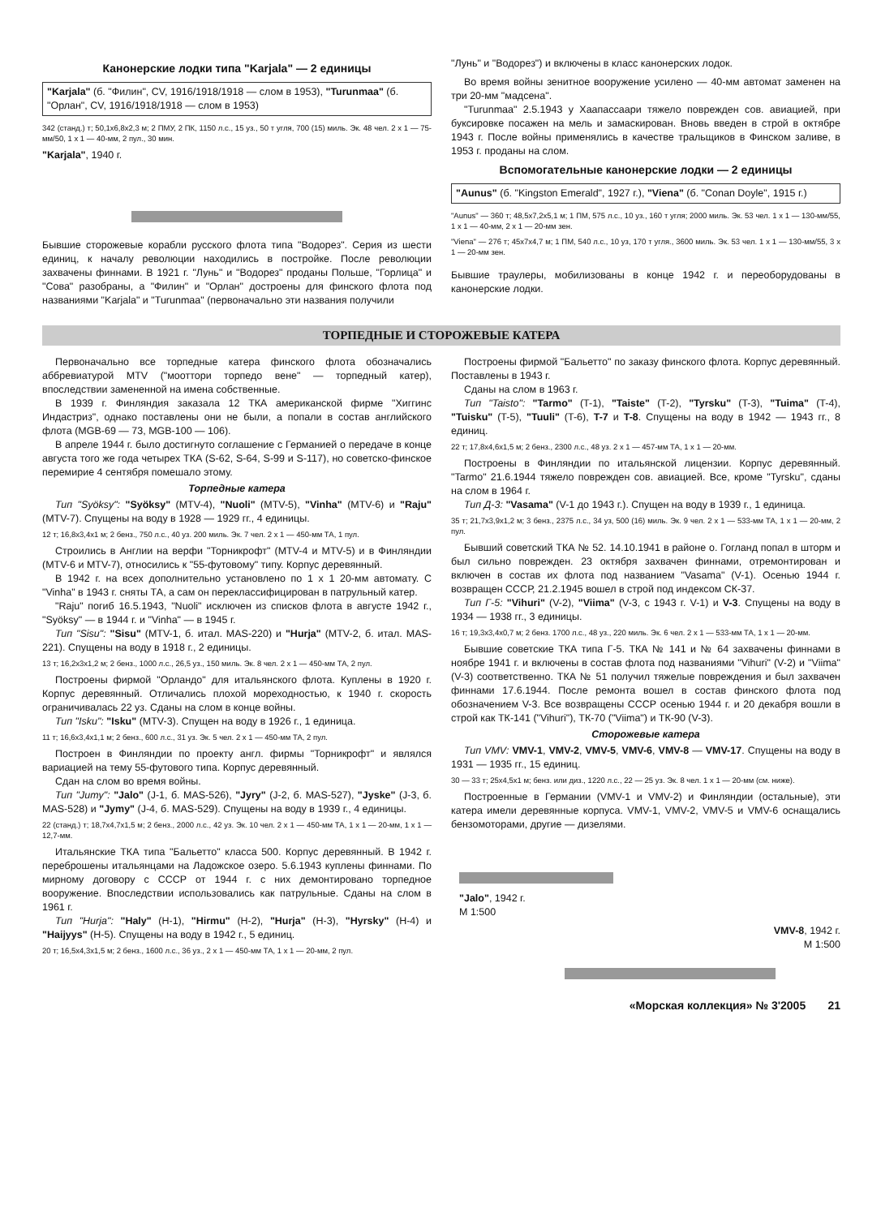Канонерские лодки типа "Karjala" — 2 единицы
"Karjala" (б. "Филин", CV, 1916/1918/1918 — слом в 1953), "Turunmaa" (б. "Орлан", CV, 1916/1918/1918 — слом в 1953)
342 (станд.) т; 50,1x6,8x2,3 м; 2 ПМУ, 2 ПК, 1150 л.с., 15 уз., 50 т угля, 700 (15) миль. Эк. 48 чел. 2 x 1 — 75-мм/50, 1 x 1 — 40-мм, 2 пул., 30 мин.
"Karjala", 1940 г.
Бывшие сторожевые корабли русского флота типа "Водорез". Серия из шести единиц, к началу революции находились в постройке. После революции захвачены финнами. В 1921 г. "Лунь" и "Водорез" проданы Польше, "Горлица" и "Сова" разобраны, а "Филин" и "Орлан" достроены для финского флота под названиями "Karjala" и "Turunmaa" (первоначально эти названия получили
"Лунь" и "Водорез") и включены в класс канонерских лодок.
Во время войны зенитное вооружение усилено — 40-мм автомат заменен на три 20-мм "мадсена".
"Turunmaa" 2.5.1943 у Хаапассаари тяжело поврежден сов. авиацией, при буксировке посажен на мель и замаскирован. Вновь введен в строй в октябре 1943 г. После войны применялись в качестве тральщиков в Финском заливе, в 1953 г. проданы на слом.
Вспомогательные канонерские лодки — 2 единицы
"Aunus" (б. "Kingston Emerald", 1927 г.), "Viena" (б. "Conan Doyle", 1915 г.)
"Aunus" — 360 т; 48,5x7,2x5,1 м; 1 ПМ, 575 л.с., 10 уз., 160 т угля; 2000 миль. Эк. 53 чел. 1 x 1 — 130-мм/55, 1 x 1 — 40-мм, 2 x 1 — 20-мм зен.
"Viena" — 276 т; 45x7x4,7 м; 1 ПМ, 540 л.с., 10 уз, 170 т угля., 3600 миль. Эк. 53 чел. 1 x 1 — 130-мм/55, 3 x 1 — 20-мм зен.
Бывшие траулеры, мобилизованы в конце 1942 г. и переоборудованы в канонерские лодки.
ТОРПЕДНЫЕ И СТОРОЖЕВЫЕ КАТЕРА
Первоначально все торпедные катера финского флота обозначались аббревиатурой MTV ("мооттори торпедо вене" — торпедный катер), впоследствии замененной на имена собственные.
В 1939 г. Финляндия заказала 12 ТКА американской фирме "Хиггинс Индастриз", однако поставлены они не были, а попали в состав английского флота (MGB-69 — 73, MGB-100 — 106).
В апреле 1944 г. было достигнуто соглашение с Германией о передаче в конце августа того же года четырех ТКА (S-62, S-64, S-99 и S-117), но советско-финское перемирие 4 сентября помешало этому.
Торпедные катера
Тип "Syöksy": "Syöksy" (MTV-4), "Nuoli" (MTV-5), "Vinha" (MTV-6) и "Raju" (MTV-7). Спущены на воду в 1928 — 1929 гг., 4 единицы.
12 т; 16,8x3,4x1 м; 2 бенз., 750 л.с., 40 уз. 200 миль. Эк. 7 чел. 2 x 1 — 450-мм ТА, 1 пул.
Строились в Англии на верфи "Торникрофт" (MTV-4 и MTV-5) и в Финляндии (MTV-6 и MTV-7), относились к "55-футовому" типу. Корпус деревянный.
В 1942 г. на всех дополнительно установлено по 1 x 1 20-мм автомату. С "Vinha" в 1943 г. сняты ТА, а сам он переклассифицирован в патрульный катер.
"Raju" погиб 16.5.1943, "Nuoli" исключен из списков флота в августе 1942 г., "Syöksy" — в 1944 г. и "Vinha" — в 1945 г.
Тип "Sisu": "Sisu" (MTV-1, б. итал. MAS-220) и "Hurja" (MTV-2, б. итал. MAS-221). Спущены на воду в 1918 г., 2 единицы.
13 т; 16,2x3x1,2 м; 2 бенз., 1000 л.с., 26,5 уз., 150 миль. Эк. 8 чел. 2 x 1 — 450-мм ТА, 2 пул.
Построены фирмой "Орландо" для итальянского флота. Куплены в 1920 г. Корпус деревянный. Отличались плохой мореходностью, к 1940 г. скорость ограничивалась 22 уз. Сданы на слом в конце войны.
Тип "Isku": "Isku" (MTV-3). Спущен на воду в 1926 г., 1 единица.
11 т; 16,6x3,4x1,1 м; 2 бенз., 600 л.с., 31 уз. Эк. 5 чел. 2 x 1 — 450-мм ТА, 2 пул.
Построен в Финляндии по проекту англ. фирмы "Торникрофт" и являлся вариацией на тему 55-футового типа. Корпус деревянный.
Сдан на слом во время войны.
Тип "Jumy": "Jalo" (J-1, б. MAS-526), "Jyry" (J-2, б. MAS-527), "Jyske" (J-3, б. MAS-528) и "Jymy" (J-4, б. MAS-529). Спущены на воду в 1939 г., 4 единицы.
22 (станд.) т; 18,7x4,7x1,5 м; 2 бенз., 2000 л.с., 42 уз. Эк. 10 чел. 2 x 1 — 450-мм ТА, 1 x 1 — 20-мм, 1 x 1 — 12,7-мм.
Итальянские ТКА типа "Бальетто" класса 500. Корпус деревянный. В 1942 г. переброшены итальянцами на Ладожское озеро. 5.6.1943 куплены финнами. По мирному договору с СССР от 1944 г. с них демонтировано торпедное вооружение. Впоследствии использовались как патрульные. Сданы на слом в 1961 г.
Тип "Hurja": "Haly" (H-1), "Hirmu" (H-2), "Hurja" (H-3), "Hyrsky" (H-4) и "Haijyys" (H-5). Спущены на воду в 1942 г., 5 единиц.
20 т; 16,5x4,3x1,5 м; 2 бенз., 1600 л.с., 36 уз., 2 x 1 — 450-мм ТА, 1 x 1 — 20-мм, 2 пул.
Построены фирмой "Бальетто" по заказу финского флота. Корпус деревянный. Поставлены в 1943 г.
Сданы на слом в 1963 г.
Тип "Taisto": "Tarmo" (T-1), "Taiste" (T-2), "Tyrsku" (T-3), "Tuima" (T-4), "Tuisku" (T-5), "Tuuli" (T-6), T-7 и T-8. Спущены на воду в 1942 — 1943 гг., 8 единиц.
22 т; 17,8x4,6x1,5 м; 2 бенз., 2300 л.с., 48 уз. 2 x 1 — 457-мм ТА, 1 x 1 — 20-мм.
Построены в Финляндии по итальянской лицензии. Корпус деревянный. "Tarmo" 21.6.1944 тяжело поврежден сов. авиацией. Все, кроме "Tyrsku", сданы на слом в 1964 г.
Тип Д-3: "Vasama" (V-1 до 1943 г.). Спущен на воду в 1939 г., 1 единица.
35 т; 21,7x3,9x1,2 м; 3 бенз., 2375 л.с., 34 уз, 500 (16) миль. Эк. 9 чел. 2 x 1 — 533-мм ТА, 1 x 1 — 20-мм, 2 пул.
Бывший советский ТКА № 52. 14.10.1941 в районе о. Гогланд попал в шторм и был сильно поврежден. 23 октября захвачен финнами, отремонтирован и включен в состав их флота под названием "Vasama" (V-1). Осенью 1944 г. возвращен СССР, 21.2.1945 вошел в строй под индексом СК-37.
Тип Г-5: "Vihuri" (V-2), "Viima" (V-3, с 1943 г. V-1) и V-3. Спущены на воду в 1934 — 1938 гг., 3 единицы.
16 т; 19,3x3,4x0,7 м; 2 бенз. 1700 л.с., 48 уз., 220 миль. Эк. 6 чел. 2 x 1 — 533-мм ТА, 1 x 1 — 20-мм.
Бывшие советские ТКА типа Г-5. ТКА № 141 и № 64 захвачены финнами в ноябре 1941 г. и включены в состав флота под названиями "Vihuri" (V-2) и "Viima" (V-3) соответственно. ТКА № 51 получил тяжелые повреждения и был захвачен финнами 17.6.1944. После ремонта вошел в состав финского флота под обозначением V-3. Все возвращены СССР осенью 1944 г. и 20 декабря вошли в строй как ТК-141 ("Vihuri"), ТК-70 ("Viima") и ТК-90 (V-3).
Сторожевые катера
Тип VMV: VMV-1, VMV-2, VMV-5, VMV-6, VMV-8 — VMV-17. Спущены на воду в 1931 — 1935 гг., 15 единиц.
30 — 33 т; 25x4,5x1 м; бенз. или диз., 1220 л.с., 22 — 25 уз. Эк. 8 чел. 1 x 1 — 20-мм (см. ниже).
Построенные в Германии (VMV-1 и VMV-2) и Финляндии (остальные), эти катера имели деревянные корпуса. VMV-1, VMV-2, VMV-5 и VMV-6 оснащались бензомоторами, другие — дизелями.
"Jalo", 1942 г.
М 1:500
VMV-8, 1942 г.
М 1:500
«Морская коллекция» № 3'2005 21